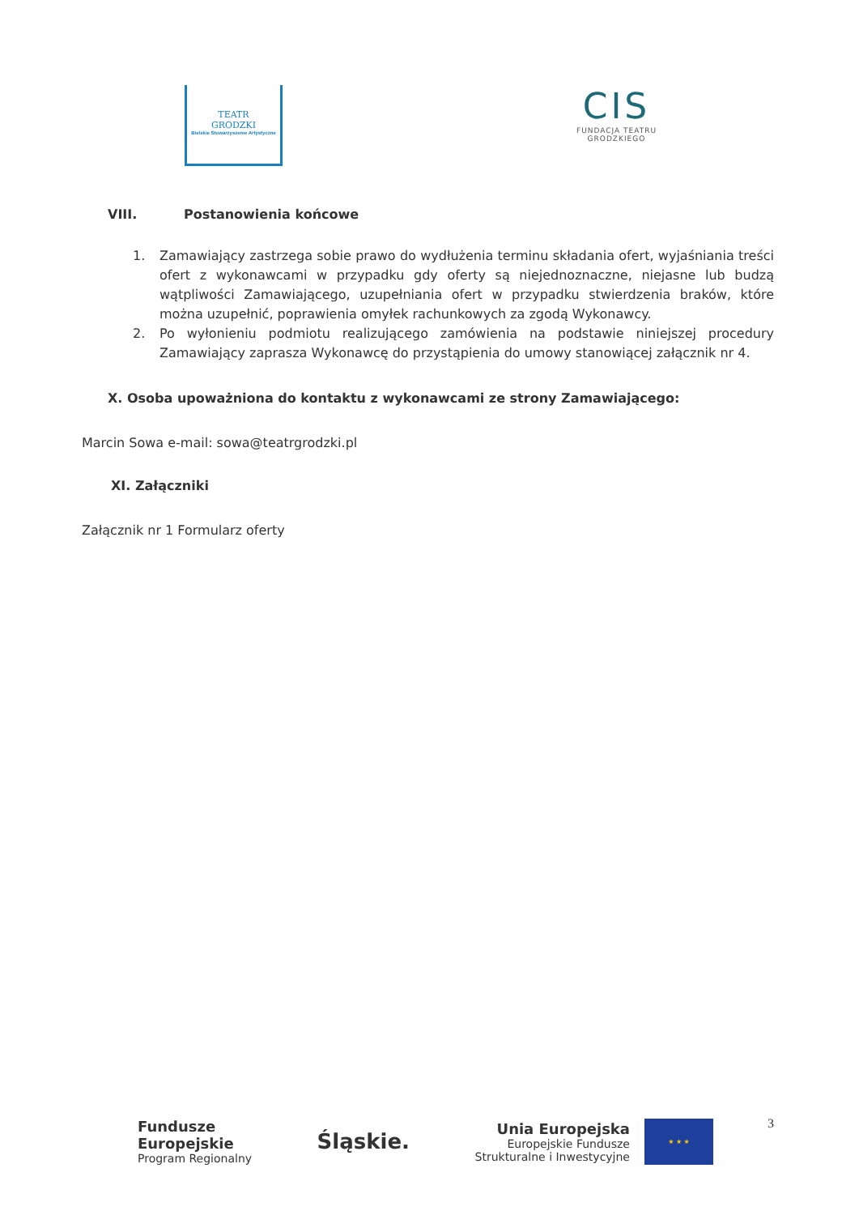TEATR
GRODZKI
Bielskie Stowarzyszenie Artystyczne
CIS
FUNDACJA TEATRU
GRODZKIEGO
VIII. Postanowienia końcowe
1. Zamawiający zastrzega sobie prawo do wydłużenia terminu składania ofert, wyjaśniania treści ofert z wykonawcami w przypadku gdy oferty są niejednoznaczne, niejasne lub budzą wątpliwości Zamawiającego, uzupełniania ofert w przypadku stwierdzenia braków, które można uzupełnić, poprawienia omyłek rachunkowych za zgodą Wykonawcy.
2. Po wyłonieniu podmiotu realizującego zamówienia na podstawie niniejszej procedury Zamawiający zaprasza Wykonawcę do przystąpienia do umowy stanowiącej załącznik nr 4.
X. Osoba upoważniona do kontaktu z wykonawcami ze strony Zamawiającego:
Marcin Sowa e-mail: sowa@teatrgrodzki.pl
XI. Załączniki
Załącznik nr 1 Formularz oferty
3
Fundusze
Europejskie
Program Regionalny
Śląskie.
Unia Europejska
Europejskie Fundusze
Strukturalne i Inwestycyjne
★ ★ ★